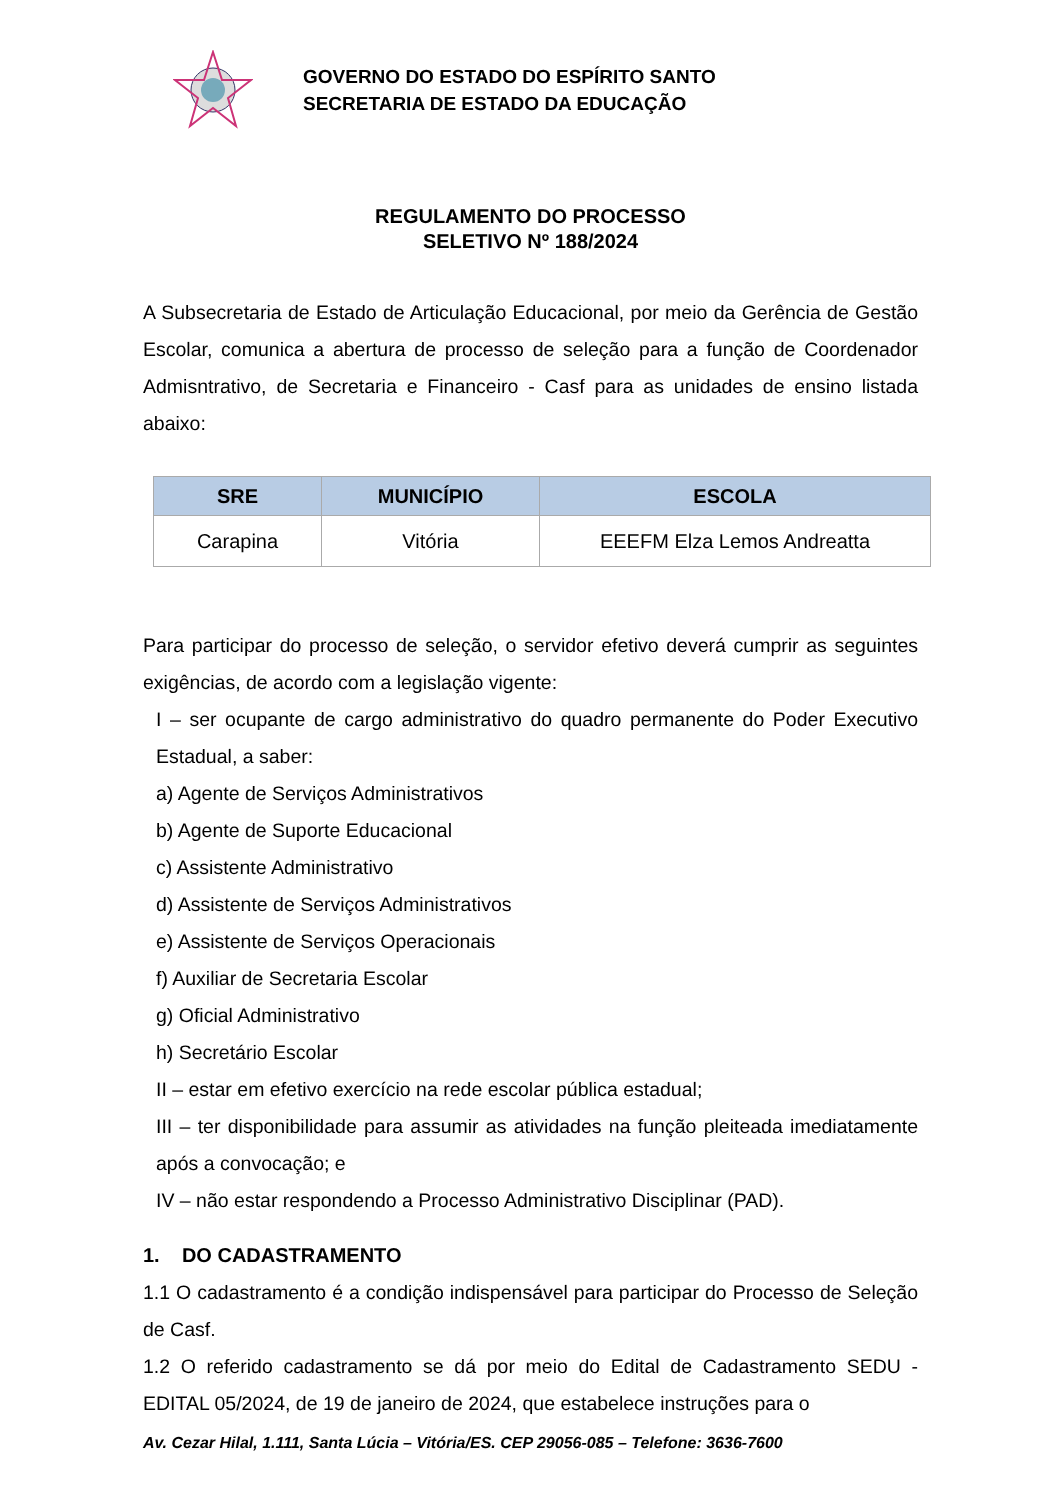GOVERNO DO ESTADO DO ESPÍRITO SANTO
SECRETARIA DE ESTADO DA EDUCAÇÃO
REGULAMENTO DO PROCESSO
SELETIVO Nº 188/2024
A Subsecretaria de Estado de Articulação Educacional, por meio da Gerência de Gestão Escolar, comunica a abertura de processo de seleção para a função de Coordenador Admisntrativo, de Secretaria e Financeiro - Casf para as unidades de ensino listada abaixo:
| SRE | MUNICÍPIO | ESCOLA |
| --- | --- | --- |
| Carapina | Vitória | EEEFM Elza Lemos Andreatta |
Para participar do processo de seleção, o servidor efetivo deverá cumprir as seguintes exigências, de acordo com a legislação vigente:
I – ser ocupante de cargo administrativo do quadro permanente do Poder Executivo Estadual, a saber:
a) Agente de Serviços Administrativos
b) Agente de Suporte Educacional
c) Assistente Administrativo
d) Assistente de Serviços Administrativos
e) Assistente de Serviços Operacionais
f) Auxiliar de Secretaria Escolar
g) Oficial Administrativo
h) Secretário Escolar
II – estar em efetivo exercício na rede escolar pública estadual;
III – ter disponibilidade para assumir as atividades na função pleiteada imediatamente após a convocação; e
IV – não estar respondendo a Processo Administrativo Disciplinar (PAD).
1. DO CADASTRAMENTO
1.1 O cadastramento é a condição indispensável para participar do Processo de Seleção de Casf.
1.2 O referido cadastramento se dá por meio do Edital de Cadastramento SEDU - EDITAL 05/2024, de 19 de janeiro de 2024, que estabelece instruções para o
Av. Cezar Hilal, 1.111, Santa Lúcia – Vitória/ES. CEP 29056-085 – Telefone: 3636-7600